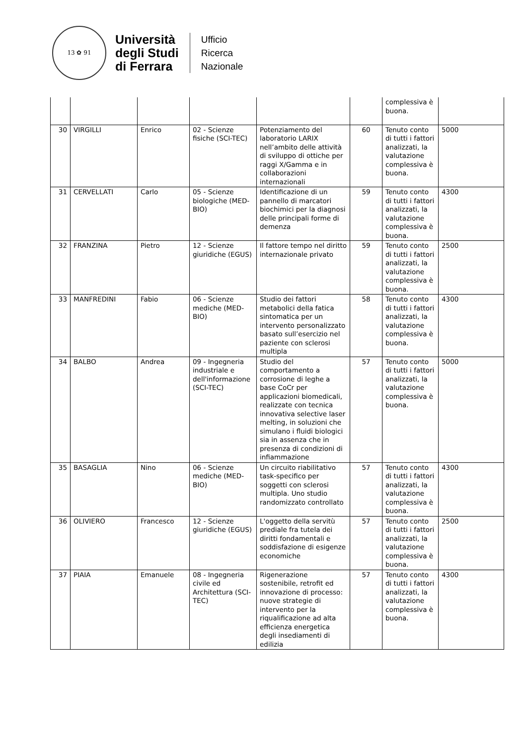13 ✿ 91
Università
degli Studi
di Ferrara
Ufficio
Ricerca
Nazionale
| | | | | | | complessiva è buona. | |
| 30 | VIRGILLI | Enrico | 02 - Scienze fisiche (SCI-TEC) | Potenziamento del laboratorio LARIX nell’ambito delle attività di sviluppo di ottiche per raggi X/Gamma e in collaborazioni internazionali | 60 | Tenuto conto di tutti i fattori analizzati, la valutazione complessiva è buona. | 5000 |
| 31 | CERVELLATI | Carlo | 05 - Scienze biologiche (MED-BIO) | Identificazione di un pannello di marcatori biochimici per la diagnosi delle principali forme di demenza | 59 | Tenuto conto di tutti i fattori analizzati, la valutazione complessiva è buona. | 4300 |
| 32 | FRANZINA | Pietro | 12 - Scienze giuridiche (EGUS) | Il fattore tempo nel diritto internazionale privato | 59 | Tenuto conto di tutti i fattori analizzati, la valutazione complessiva è buona. | 2500 |
| 33 | MANFREDINI | Fabio | 06 - Scienze mediche (MED-BIO) | Studio dei fattori metabolici della fatica sintomatica per un intervento personalizzato basato sull’esercizio nel paziente con sclerosi multipla | 58 | Tenuto conto di tutti i fattori analizzati, la valutazione complessiva è buona. | 4300 |
| 34 | BALBO | Andrea | 09 - Ingegneria industriale e dell'informazione (SCI-TEC) | Studio del comportamento a corrosione di leghe a base CoCr per applicazioni biomedicali, realizzate con tecnica innovativa selective laser melting, in soluzioni che simulano i fluidi biologici sia in assenza che in presenza di condizioni di infiammazione | 57 | Tenuto conto di tutti i fattori analizzati, la valutazione complessiva è buona. | 5000 |
| 35 | BASAGLIA | Nino | 06 - Scienze mediche (MED-BIO) | Un circuito riabilitativo task-specifico per soggetti con sclerosi multipla. Uno studio randomizzato controllato | 57 | Tenuto conto di tutti i fattori analizzati, la valutazione complessiva è buona. | 4300 |
| 36 | OLIVIERO | Francesco | 12 - Scienze giuridiche (EGUS) | L'oggetto della servitù prediale fra tutela dei diritti fondamentali e soddisfazione di esigenze economiche | 57 | Tenuto conto di tutti i fattori analizzati, la valutazione complessiva è buona. | 2500 |
| 37 | PIAIA | Emanuele | 08 - Ingegneria civile ed Architettura (SCI-TEC) | Rigenerazione sostenibile, retrofit ed innovazione di processo: nuove strategie di intervento per la riqualificazione ad alta efficienza energetica degli insediamenti di edilizia | 57 | Tenuto conto di tutti i fattori analizzati, la valutazione complessiva è buona. | 4300 |